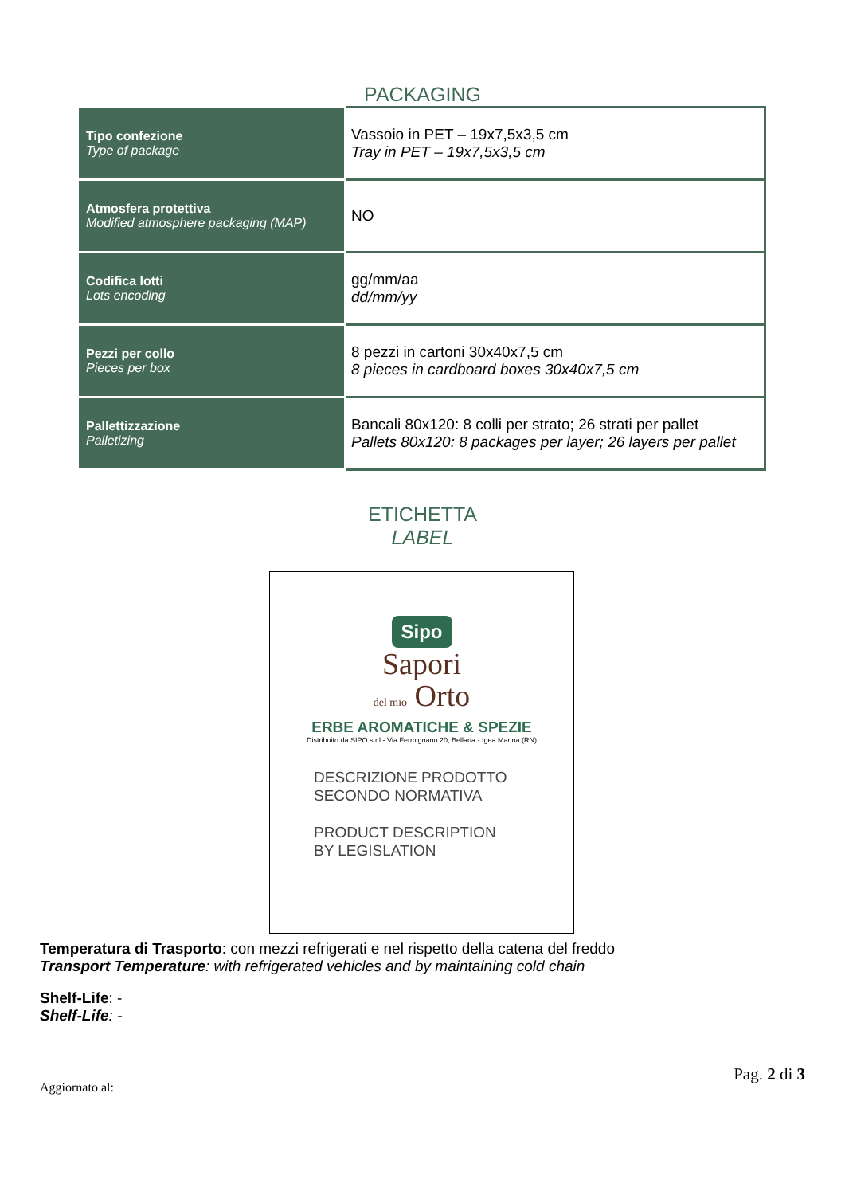PACKAGING
| Tipo confezione Type of package | Vassoio in PET – 19x7,5x3,5 cm Tray in PET – 19x7,5x3,5 cm |
| Atmosfera protettiva Modified atmosphere packaging (MAP) | NO |
| Codifica lotti Lots encoding | gg/mm/aa dd/mm/yy |
| Pezzi per collo Pieces per box | 8 pezzi in cartoni 30x40x7,5 cm 8 pieces in cardboard boxes 30x40x7,5 cm |
| Pallettizzazione Palletizing | Bancali 80x120: 8 colli per strato; 26 strati per pallet Pallets 80x120: 8 packages per layer; 26 layers per pallet |
ETICHETTA
LABEL
Sipo
Sapori
del mio Orto
ERBE AROMATICHE & SPEZIE
Distribuito da SIPO s.r.l.- Via Fermignano 20, Bellaria - Igea Marina (RN)
DESCRIZIONE PRODOTTO
SECONDO NORMATIVA
PRODUCT DESCRIPTION
BY LEGISLATION
Temperatura di Trasporto: con mezzi refrigerati e nel rispetto della catena del freddo
Transport Temperature: with refrigerated vehicles and by maintaining cold chain
Shelf-Life: -
Shelf-Life: -
Aggiornato al: Pag. 2 di 3